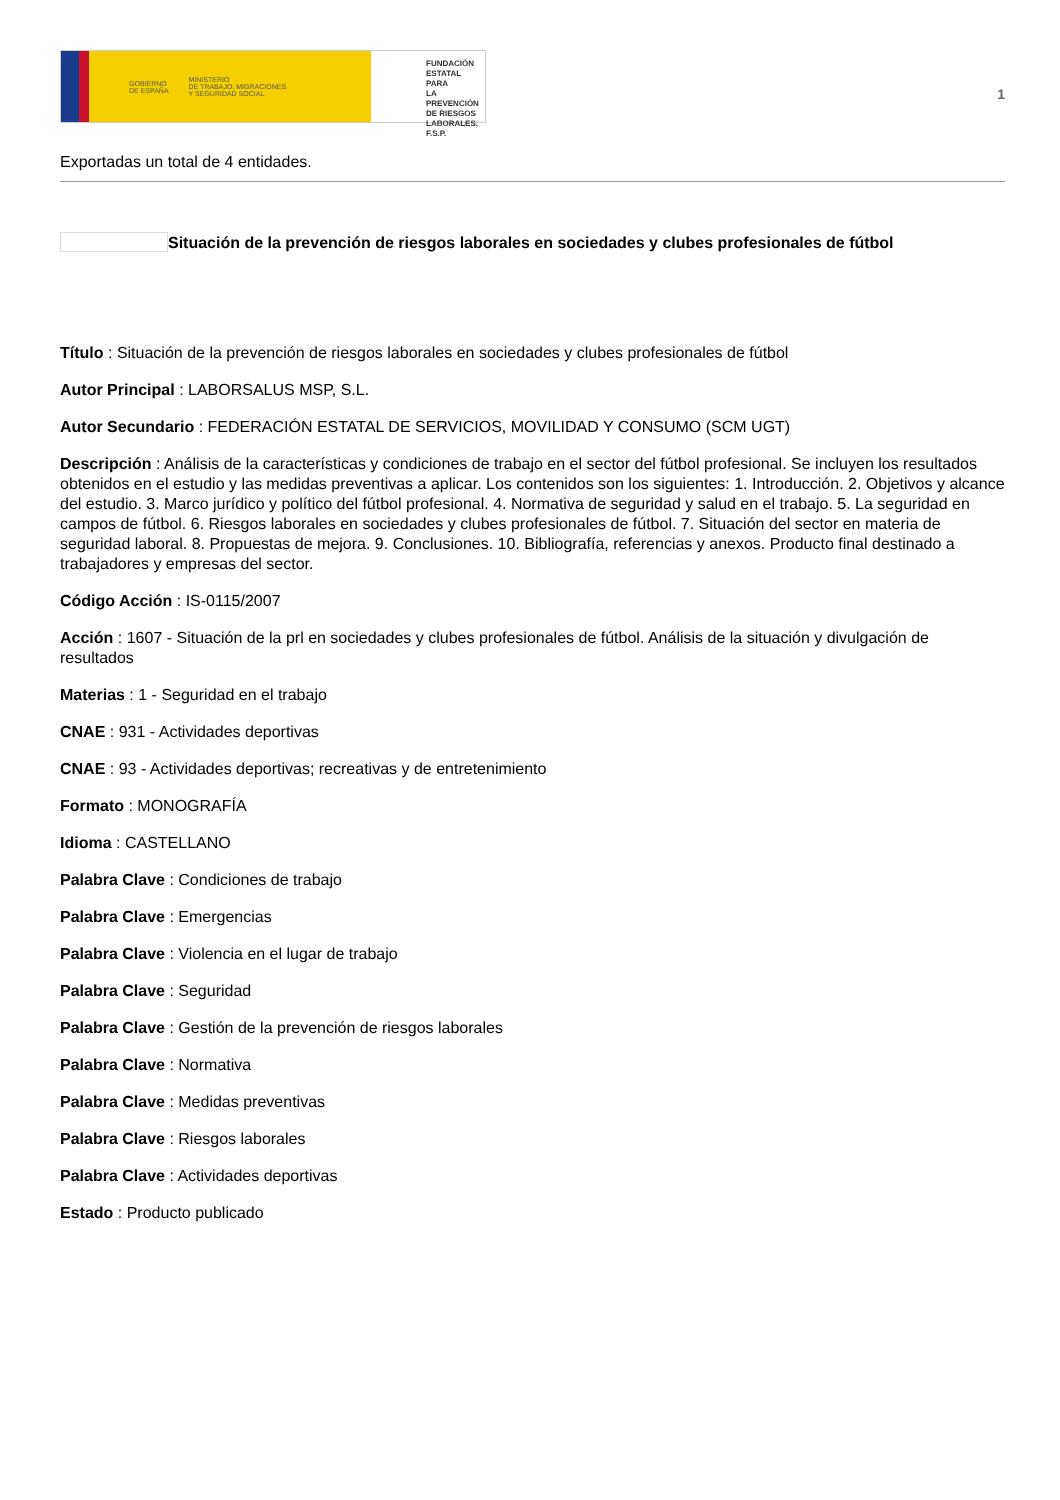GOBIERNO
DE ESPAÑA MINISTERIO
DE TRABAJO, MIGRACIONES
Y SEGURIDAD SOCIAL
FUNDACIÓN
ESTATAL PARA
LA PREVENCIÓN
DE RIESGOS
LABORALES, F.S.P.
1
Exportadas un total de 4 entidades.
Situación de la prevención de riesgos laborales en sociedades y clubes profesionales de fútbol
Título : Situación de la prevención de riesgos laborales en sociedades y clubes profesionales de fútbol
Autor Principal : LABORSALUS MSP, S.L.
Autor Secundario : FEDERACIÓN ESTATAL DE SERVICIOS, MOVILIDAD Y CONSUMO (SCM UGT)
Descripción : Análisis de la características y condiciones de trabajo en el sector del fútbol profesional. Se incluyen los resultados obtenidos en el estudio y las medidas preventivas a aplicar. Los contenidos son los siguientes: 1. Introducción. 2. Objetivos y alcance del estudio. 3. Marco jurídico y político del fútbol profesional. 4. Normativa de seguridad y salud en el trabajo. 5. La seguridad en campos de fútbol. 6. Riesgos laborales en sociedades y clubes profesionales de fútbol. 7. Situación del sector en materia de seguridad laboral. 8. Propuestas de mejora. 9. Conclusiones. 10. Bibliografía, referencias y anexos. Producto final destinado a trabajadores y empresas del sector.
Código Acción : IS-0115/2007
Acción : 1607 - Situación de la prl en sociedades y clubes profesionales de fútbol. Análisis de la situación y divulgación de resultados
Materias : 1 - Seguridad en el trabajo
CNAE : 931 - Actividades deportivas
CNAE : 93 - Actividades deportivas; recreativas y de entretenimiento
Formato : MONOGRAFÍA
Idioma : CASTELLANO
Palabra Clave : Condiciones de trabajo
Palabra Clave : Emergencias
Palabra Clave : Violencia en el lugar de trabajo
Palabra Clave : Seguridad
Palabra Clave : Gestión de la prevención de riesgos laborales
Palabra Clave : Normativa
Palabra Clave : Medidas preventivas
Palabra Clave : Riesgos laborales
Palabra Clave : Actividades deportivas
Estado : Producto publicado